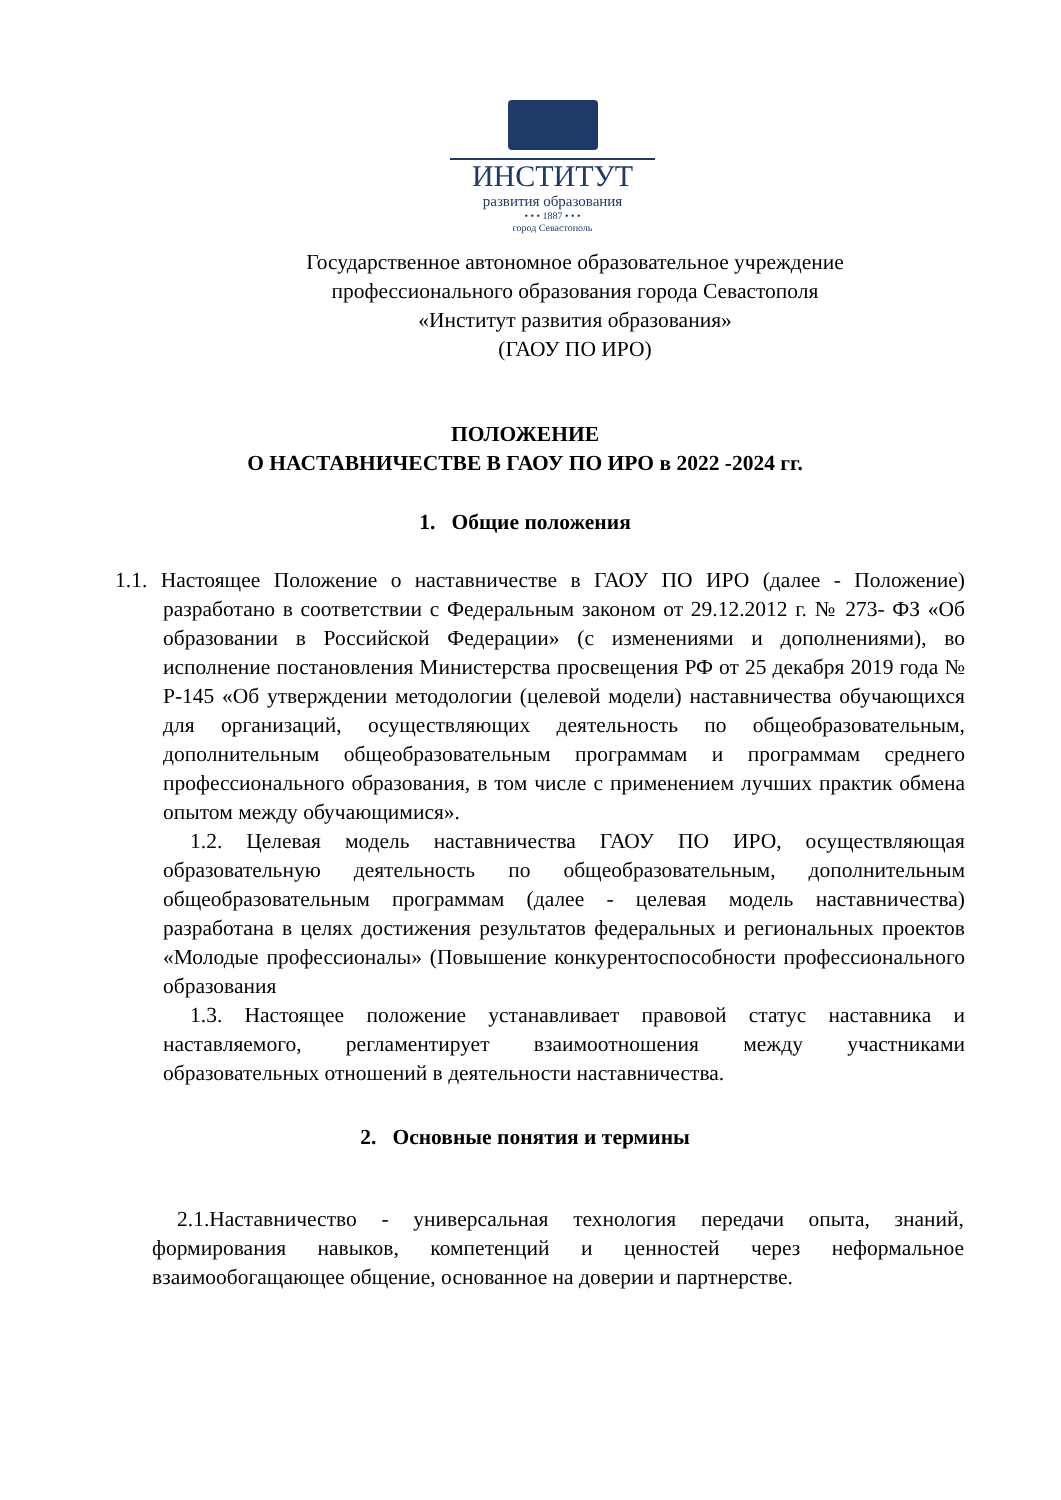ИНСТИТУТ
развития образования
• • • 1887 • • •
город Севастополь
Государственное автономное образовательное учреждение
профессионального образования города Севастополя
«Институт развития образования»
(ГАОУ ПО ИРО)
ПОЛОЖЕНИЕ
О НАСТАВНИЧЕСТВЕ В ГАОУ ПО ИРО в 2022 -2024 гг.
1. Общие положения
1.1. Настоящее Положение о наставничестве в ГАОУ ПО ИРО (далее - Положение) разработано в соответствии с Федеральным законом от 29.12.2012 г. № 273- ФЗ «Об образовании в Российской Федерации» (с изменениями и дополнениями), во исполнение постановления Министерства просвещения РФ от 25 декабря 2019 года № Р-145 «Об утверждении методологии (целевой модели) наставничества обучающихся для организаций, осуществляющих деятельность по общеобразовательным, дополнительным общеобразовательным программам и программам среднего профессионального образования, в том числе с применением лучших практик обмена опытом между обучающимися».
1.2. Целевая модель наставничества ГАОУ ПО ИРО, осуществляющая образовательную деятельность по общеобразовательным, дополнительным общеобразовательным программам (далее - целевая модель наставничества) разработана в целях достижения результатов федеральных и региональных проектов «Молодые профессионалы» (Повышение конкурентоспособности профессионального образования
1.3. Настоящее положение устанавливает правовой статус наставника и наставляемого, регламентирует взаимоотношения между участниками образовательных отношений в деятельности наставничества.
2. Основные понятия и термины
2.1.Наставничество - универсальная технология передачи опыта, знаний, формирования навыков, компетенций и ценностей через неформальное взаимообогащающее общение, основанное на доверии и партнерстве.